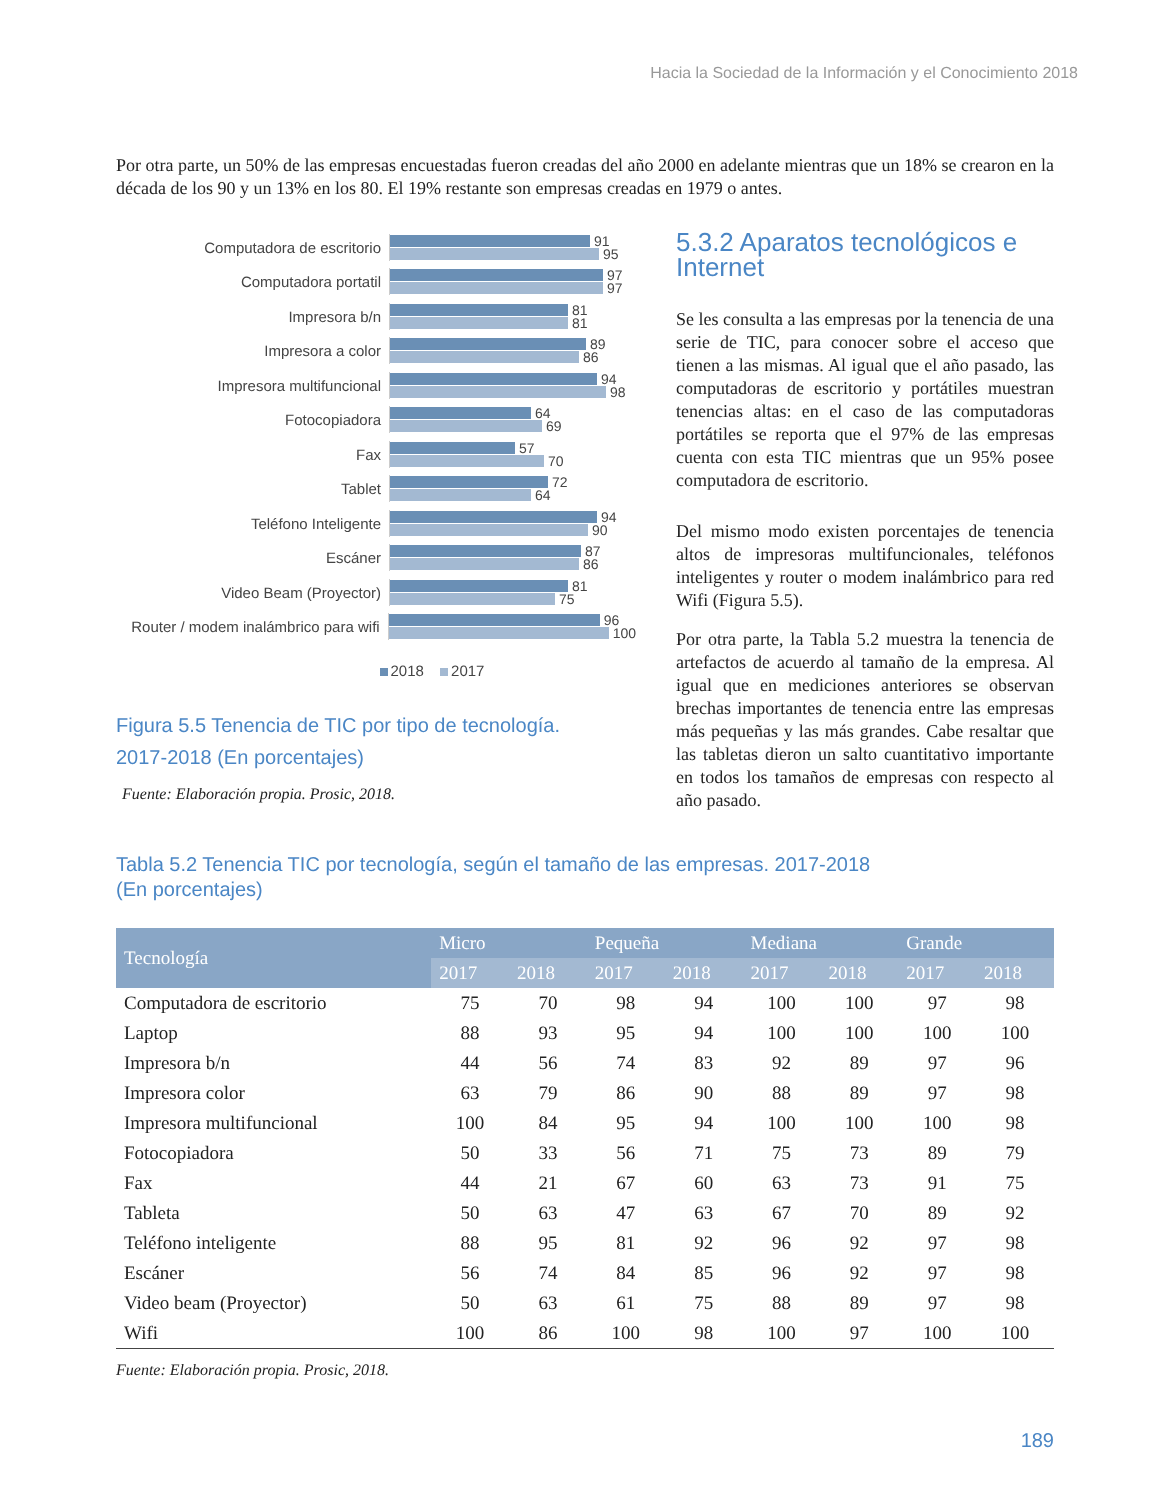Hacia la Sociedad de la Información y el Conocimiento 2018
Por otra parte, un 50% de las empresas encuestadas fueron creadas del año 2000 en adelante mientras que un 18% se crearon en la década de los 90 y un 13% en los 80. El 19% restante son empresas creadas en 1979 o antes.
Computadora de escritorio
91
95
Computadora portatil
97
97
Impresora b/n
81
81
Impresora a color
89
86
Impresora multifuncional
94
98
Fotocopiadora
64
69
Fax
57
70
Tablet
72
64
Teléfono Inteligente
94
90
Escáner
87
86
Video Beam (Proyector)
81
75
Router / modem inalámbrico para wifi
96
100
2018 2017
Figura 5.5 Tenencia de TIC por tipo de tecnología.
2017-2018 (En porcentajes)
Fuente: Elaboración propia. Prosic, 2018.
5.3.2 Aparatos tecnológicos e Internet
Se les consulta a las empresas por la tenencia de una serie de TIC, para conocer sobre el acceso que tienen a las mismas. Al igual que el año pasado, las computadoras de escritorio y portátiles muestran tenencias altas: en el caso de las computadoras portátiles se reporta que el 97% de las empresas cuenta con esta TIC mientras que un 95% posee computadora de escritorio.
Del mismo modo existen porcentajes de tenencia altos de impresoras multifuncionales, teléfonos inteligentes y router o modem inalámbrico para red Wifi (Figura 5.5).
Por otra parte, la Tabla 5.2 muestra la tenencia de artefactos de acuerdo al tamaño de la empresa. Al igual que en mediciones anteriores se observan brechas importantes de tenencia entre las empresas más pequeñas y las más grandes. Cabe resaltar que las tabletas dieron un salto cuantitativo importante en todos los tamaños de empresas con respecto al año pasado.
Tabla 5.2 Tenencia TIC por tecnología, según el tamaño de las empresas. 2017-2018
(En porcentajes)
| Tecnología | Micro | | Pequeña | | Mediana | | Grande | |
| --- | --- | --- | --- | --- | --- | --- | --- | --- |
| | 2017 | 2018 | 2017 | 2018 | 2017 | 2018 | 2017 | 2018 |
| Computadora de escritorio | 75 | 70 | 98 | 94 | 100 | 100 | 97 | 98 |
| Laptop | 88 | 93 | 95 | 94 | 100 | 100 | 100 | 100 |
| Impresora b/n | 44 | 56 | 74 | 83 | 92 | 89 | 97 | 96 |
| Impresora color | 63 | 79 | 86 | 90 | 88 | 89 | 97 | 98 |
| Impresora multifuncional | 100 | 84 | 95 | 94 | 100 | 100 | 100 | 98 |
| Fotocopiadora | 50 | 33 | 56 | 71 | 75 | 73 | 89 | 79 |
| Fax | 44 | 21 | 67 | 60 | 63 | 73 | 91 | 75 |
| Tableta | 50 | 63 | 47 | 63 | 67 | 70 | 89 | 92 |
| Teléfono inteligente | 88 | 95 | 81 | 92 | 96 | 92 | 97 | 98 |
| Escáner | 56 | 74 | 84 | 85 | 96 | 92 | 97 | 98 |
| Video beam (Proyector) | 50 | 63 | 61 | 75 | 88 | 89 | 97 | 98 |
| Wifi | 100 | 86 | 100 | 98 | 100 | 97 | 100 | 100 |
Fuente: Elaboración propia. Prosic, 2018.
189